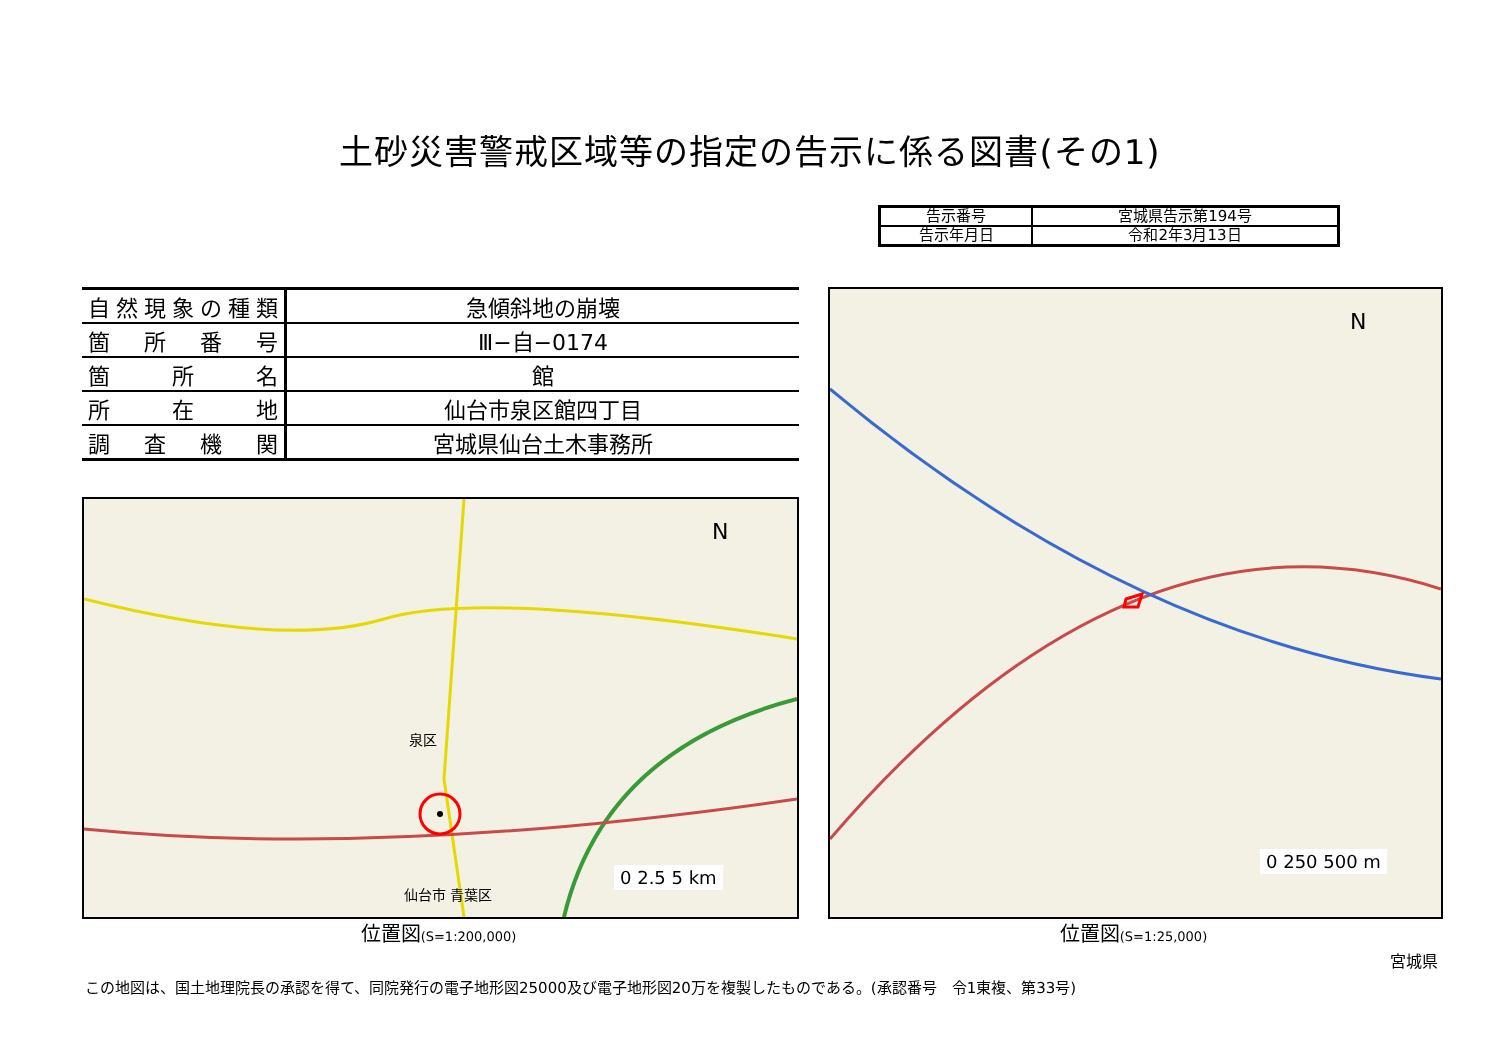土砂災害警戒区域等の指定の告示に係る図書(その1)
| 告示番号 | 宮城県告示第194号 |
| 告示年月日 | 令和2年3月13日 |
| 自然現象の種類 | 急傾斜地の崩壊 |
| 箇所番号 | Ⅲ−自−0174 |
| 箇所名 | 館 |
| 所在地 | 仙台市泉区館四丁目 |
| 調査機関 | 宮城県仙台土木事務所 |
N
泉区
仙台市 青葉区
0 2.5 5 km
位置図(S=1:200,000)
N
0 250 500 m
位置図(S=1:25,000)
宮城県
この地図は、国土地理院長の承認を得て、同院発行の電子地形図25000及び電子地形図20万を複製したものである。(承認番号　令1東複、第33号)